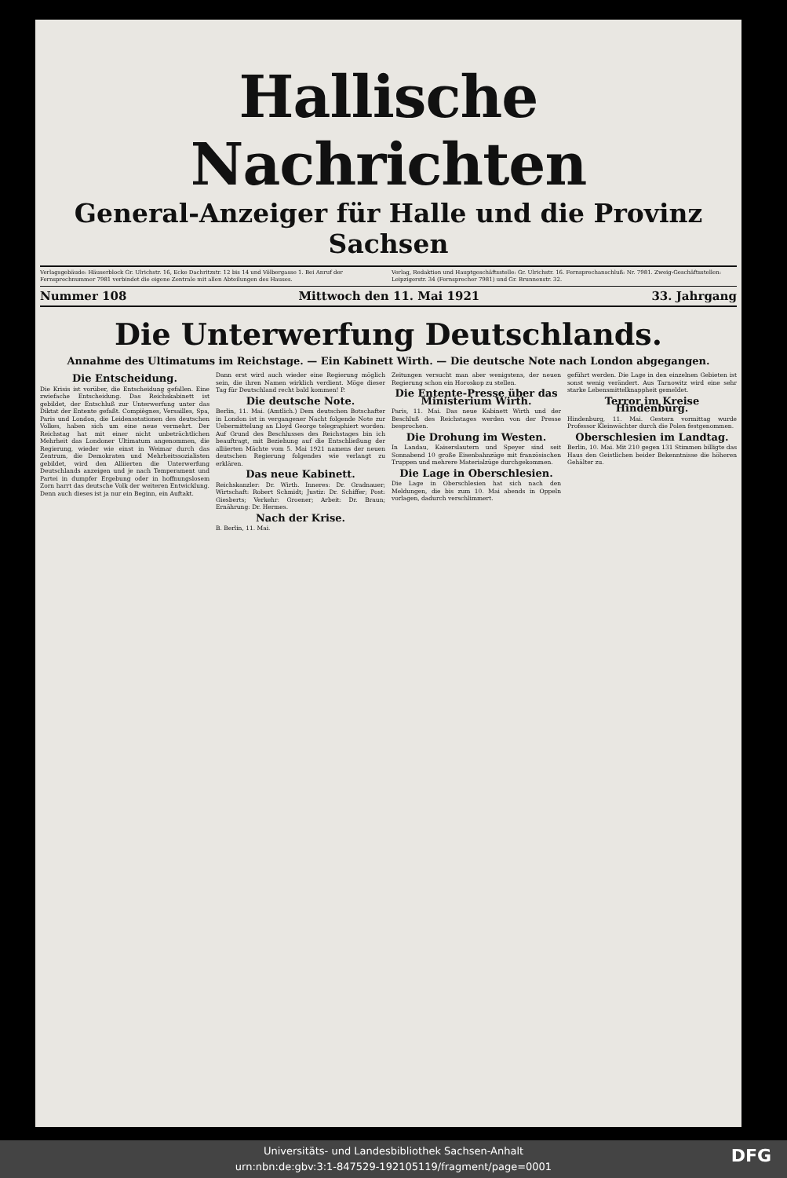Hallische Nachrichten
General-Anzeiger für Halle und die Provinz Sachsen
Verlagsgebäude: Häuserblock Gr. Ulrichstr. 16, Ecke Dachritzstr. 12 bis 14 und Völbergasse 1. Bei Anruf der Fernsprechnummer 7981 verbindet die eigene Zentrale mit allen Abteilungen des Hauses.
Verlag, Redaktion und Hauptgeschäftsstelle: Gr. Ulrichstr. 16. Fernsprechanschluß: Nr. 7981. Zweig-Geschäftsstellen: Leipzigerstr. 34 (Fernsprecher 7981) und Gr. Brunnenstr. 32.
Nummer 108 Mittwoch den 11. Mai 1921 33. Jahrgang
Die Unterwerfung Deutschlands.
Annahme des Ultimatums im Reichstage. — Ein Kabinett Wirth. — Die deutsche Note nach London abgegangen.
Die Entscheidung.
Die Krisis ist vorüber, die Entscheidung gefallen. Eine zwiefache Entscheidung. Das Reichskabinett ist gebildet, der Entschluß zur Unterwerfung unter das Diktat der Entente gefaßt. Compiègnes, Versailles, Spa, Paris und London, die Leidensstationen des deutschen Volkes, haben sich um eine neue vermehrt. Der Reichstag hat mit einer nicht unbeträchtlichen Mehrheit das Londoner Ultimatum angenommen, die Regierung, wieder wie einst in Weimar durch das Zentrum, die Demokraten und Mehrheitssozialisten gebildet, wird den Alliierten die Unterwerfung Deutschlands anzeigen und je nach Temperament und Partei in dumpfer Ergebung oder in hoffnungslosem Zorn harrt das deutsche Volk der weiteren Entwicklung. Denn auch dieses ist ja nur ein Beginn, ein Auftakt.
Dann erst wird auch wieder eine Regierung möglich sein, die ihren Namen wirklich verdient. Möge dieser Tag für Deutschland recht bald kommen! P.
Die deutsche Note.
Berlin, 11. Mai. (Amtlich.) Dem deutschen Botschafter in London ist in vergangener Nacht folgende Note zur Uebermittelung an Lloyd George telegraphiert worden: Auf Grund des Beschlusses des Reichstages bin ich beauftragt, mit Beziehung auf die Entschließung der alliierten Mächte vom 5. Mai 1921 namens der neuen deutschen Regierung folgendes wie verlangt zu erklären.
Das neue Kabinett.
Reichskanzler: Dr. Wirth. Inneres: Dr. Gradnauer; Wirtschaft: Robert Schmidt; Justiz: Dr. Schiffer; Post: Giesberts; Verkehr: Groener; Arbeit: Dr. Braun; Ernährung: Dr. Hermes.
Nach der Krise.
B. Berlin, 11. Mai.
Zeitungen versucht man aber wenigstens, der neuen Regierung schon ein Horoskop zu stellen.
Die Entente-Presse über das Ministerium Wirth.
Paris, 11. Mai. Das neue Kabinett Wirth und der Beschluß des Reichstages werden von der Presse besprochen.
Die Drohung im Westen.
In Landau, Kaiserslautern und Speyer sind seit Sonnabend 10 große Eisenbahnzüge mit französischen Truppen und mehrere Materialzüge durchgekommen.
Die Lage in Oberschlesien.
Die Lage in Oberschlesien hat sich nach den Meldungen, die bis zum 10. Mai abends in Oppeln vorlagen, dadurch verschlimmert.
geführt werden. Die Lage in den einzelnen Gebieten ist sonst wenig verändert. Aus Tarnowitz wird eine sehr starke Lebensmittelknappheit gemeldet.
Terror im Kreise Hindenburg.
Hindenburg, 11. Mai. Gestern vormittag wurde Professor Kleinwächter durch die Polen festgenommen.
Oberschlesien im Landtag.
Berlin, 10. Mai. Mit 210 gegen 131 Stimmen billigte das Haus den Geistlichen beider Bekenntnisse die höheren Gehälter zu.
Universitäts- und Landesbibliothek Sachsen-Anhalt
urn:nbn:de:gbv:3:1-847529-192105119/fragment/page=0001
DFG